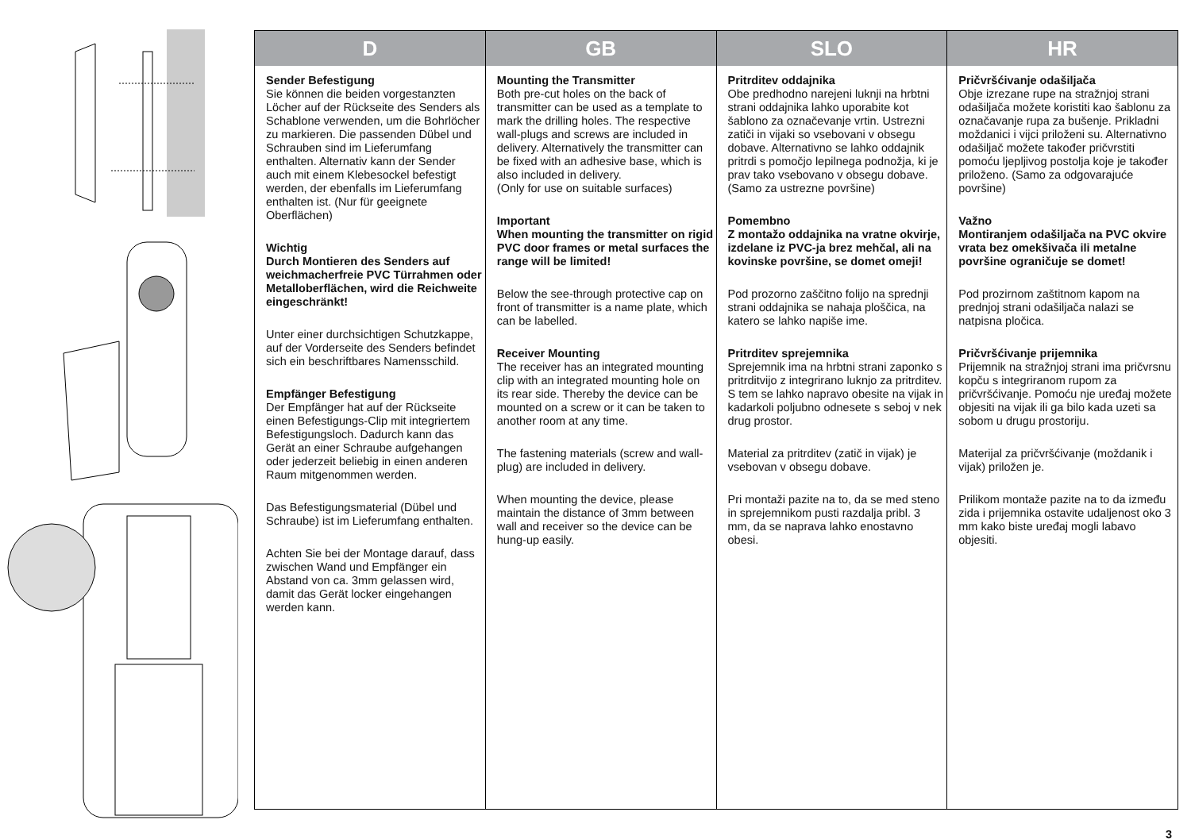| D | GB | SLO | HR |
| --- | --- | --- | --- |
| Sender Befestigung Sie können die beiden vorgestanzten Löcher auf der Rückseite des Senders als Schablone verwenden, um die Bohrlöcher zu markieren. Die passenden Dübel und Schrauben sind im Lieferumfang enthalten. Alternativ kann der Sender auch mit einem Klebesockel befestigt werden, der ebenfalls im Lieferumfang enthalten ist. (Nur für geeignete Oberflächen) Wichtig Durch Montieren des Senders auf weichmacherfreie PVC Türrahmen oder Metalloberflächen, wird die Reichweite eingeschränkt! Unter einer durchsichtigen Schutzkappe, auf der Vorderseite des Senders befindet sich ein beschriftbares Namensschild. Empfänger Befestigung Der Empfänger hat auf der Rückseite einen Befestigungs-Clip mit integriertem Befestigungsloch. Dadurch kann das Gerät an einer Schraube aufgehangen oder jederzeit beliebig in einen anderen Raum mitgenommen werden. Das Befestigungsmaterial (Dübel und Schraube) ist im Lieferumfang enthalten. Achten Sie bei der Montage darauf, dass zwischen Wand und Empfänger ein Abstand von ca. 3mm gelassen wird, damit das Gerät locker eingehangen werden kann. | Mounting the Transmitter Both pre-cut holes on the back of transmitter can be used as a template to mark the drilling holes. The respective wall-plugs and screws are included in delivery. Alternatively the transmitter can be fixed with an adhesive base, which is also included in delivery. (Only for use on suitable surfaces) Important When mounting the transmitter on rigid PVC door frames or metal surfaces the range will be limited! Below the see-through protective cap on front of transmitter is a name plate, which can be labelled. Receiver Mounting The receiver has an integrated mounting clip with an integrated mounting hole on its rear side. Thereby the device can be mounted on a screw or it can be taken to another room at any time. The fastening materials (screw and wall-plug) are included in delivery. When mounting the device, please maintain the distance of 3mm between wall and receiver so the device can be hung-up easily. | Pritrditev oddajnika Obe predhodno narejeni luknji na hrbtni strani oddajnika lahko uporabite kot šablono za označevanje vrtin. Ustrezni zatiči in vijaki so vsebovani v obsegu dobave. Alternativno se lahko oddajnik pritrdi s pomočjo lepilnega podnožja, ki je prav tako vsebovano v obsegu dobave. (Samo za ustrezne površine) Pomembno Z montažo oddajnika na vratne okvirje, izdelane iz PVC-ja brez mehčal, ali na kovinske površine, se domet omeji! Pod prozorno zaščitno folijo na sprednji strani oddajnika se nahaja ploščica, na katero se lahko napiše ime. Pritrditev sprejemnika Sprejemnik ima na hrbtni strani zaponko s pritrditvijo z integrirano luknjo za pritrditev. S tem se lahko napravo obesite na vijak in kadarkoli poljubno odnesete s seboj v nek drug prostor. Material za pritrditev (zatič in vijak) je vsebovan v obsegu dobave. Pri montaži pazite na to, da se med steno in sprejemnikom pusti razdalja pribl. 3 mm, da se naprava lahko enostavno obesi. | Pričvršćivanje odašiljača Obje izrezane rupe na stražnjoj strani odašiljača možete koristiti kao šablonu za označavanje rupa za bušenje. Prikladni moždanici i vijci priloženi su. Alternativno odašiljač možete također pričvrstiti pomoću ljepljivog postolja koje je također priloženo. (Samo za odgovarajuće površine) Važno Montiranjem odašiljača na PVC okvire vrata bez omekšivača ili metalne površine ograničuje se domet! Pod prozirnom zaštitnom kapom na prednjoj strani odašiljača nalazi se natpisna pločica. Pričvršćivanje prijemnika Prijemnik na stražnjoj strani ima pričvrsnu kopču s integriranom rupom za pričvršćivanje. Pomoću nje uređaj možete objesiti na vijak ili ga bilo kada uzeti sa sobom u drugu prostoriju. Materijal za pričvršćivanje (moždanik i vijak) priložen je. Prilikom montaže pazite na to da između zida i prijemnika ostavite udaljenost oko 3 mm kako biste uređaj mogli labavo objesiti. |
3